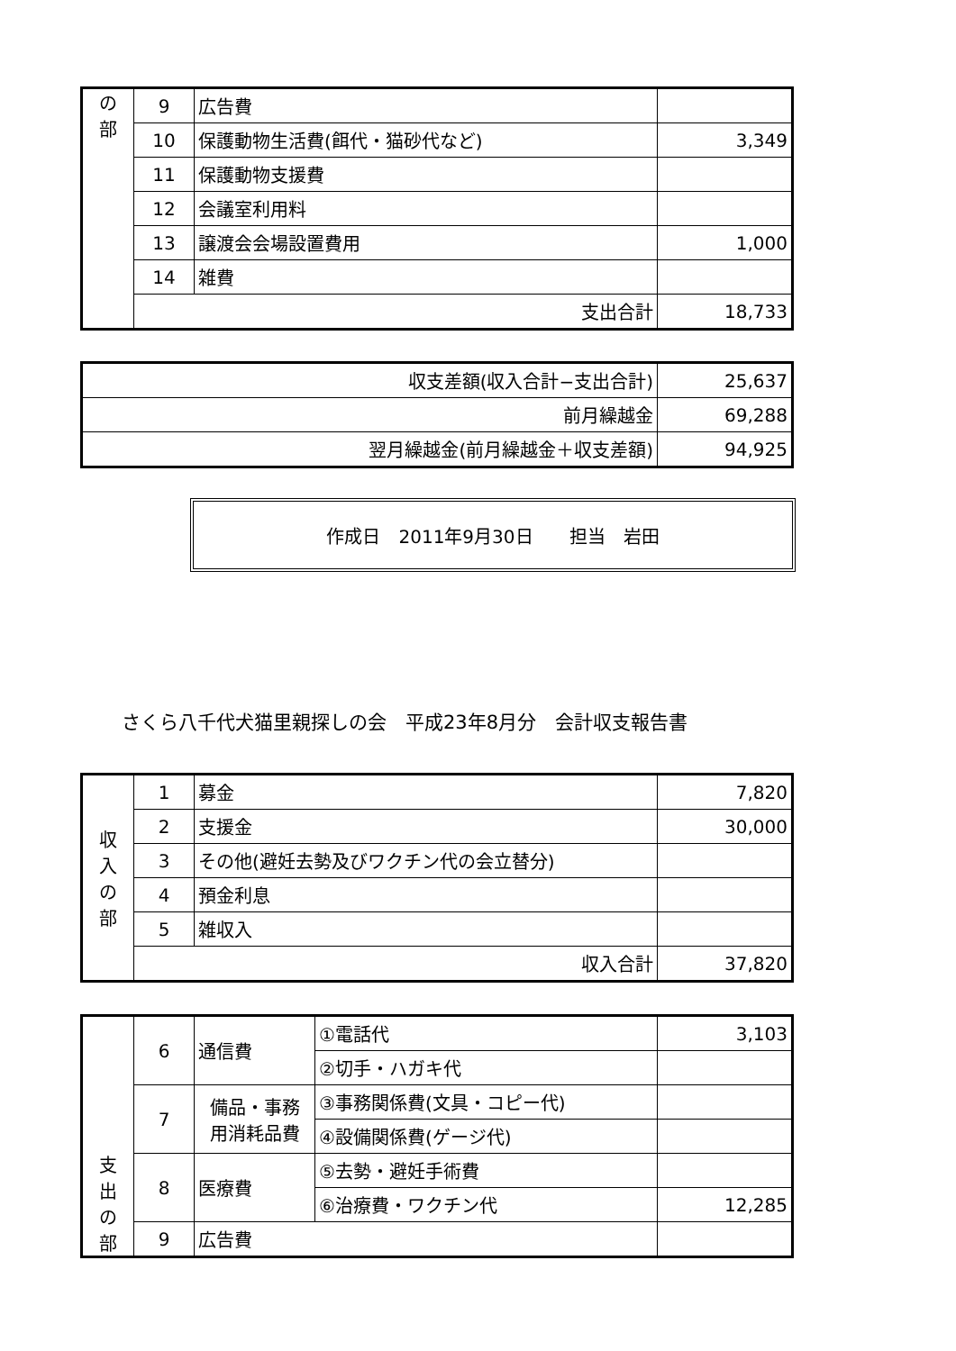| の 部 | 9 | 広告費 | |
| | 10 | 保護動物生活費(餌代・猫砂代など) | 3,349 |
| | 11 | 保護動物支援費 | |
| | 12 | 会議室利用料 | |
| | 13 | 譲渡会会場設置費用 | 1,000 |
| | 14 | 雑費 | |
| | 支出合計 | | 18,733 |
| 収支差額(収入合計−支出合計) | 25,637 |
| 前月繰越金 | 69,288 |
| 翌月繰越金(前月繰越金＋収支差額) | 94,925 |
作成日　2011年9月30日 担当　岩田
さくら八千代犬猫里親探しの会　平成23年8月分　会計収支報告書
| 収 入 の 部 | 1 | 募金 | 7,820 |
| | 2 | 支援金 | 30,000 |
| | 3 | その他(避妊去勢及びワクチン代の会立替分) | |
| | 4 | 預金利息 | |
| | 5 | 雑収入 | |
| | 収入合計 | | 37,820 |
| 支 出 の 部 | 6 | 通信費 | ①電話代 | 3,103 |
| | | | ②切手・ハガキ代 | |
| | 7 | 備品・事務 用消耗品費 | ③事務関係費(文具・コピー代) | |
| | | | ④設備関係費(ゲージ代) | |
| | 8 | 医療費 | ⑤去勢・避妊手術費 | |
| | | | ⑥治療費・ワクチン代 | 12,285 |
| | 9 | 広告費 | | |